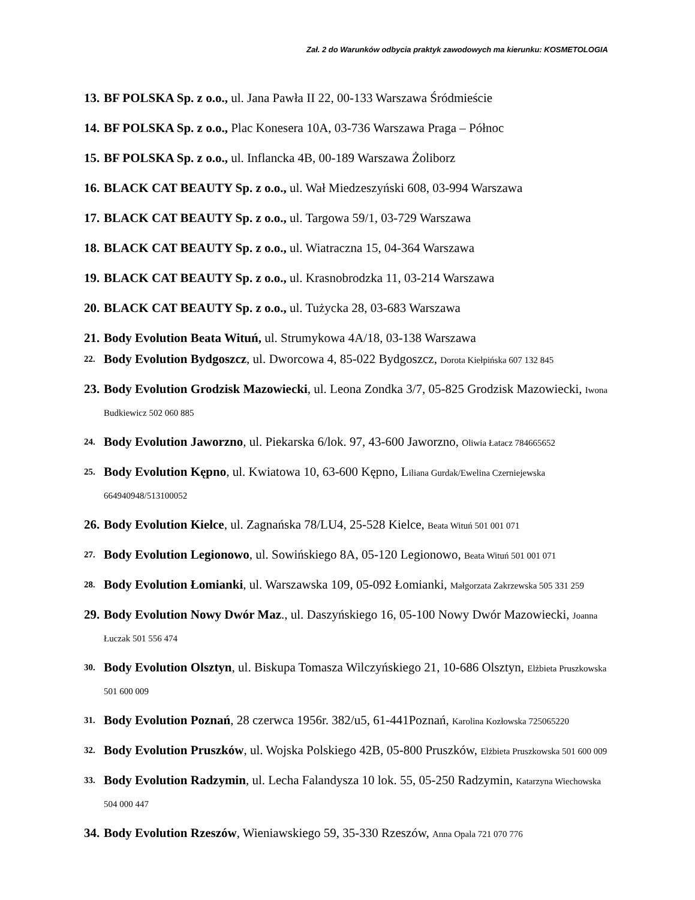Zał. 2 do Warunków odbycia praktyk zawodowych ma kierunku: KOSMETOLOGIA
13. BF POLSKA Sp. z o.o., ul. Jana Pawła II 22, 00-133 Warszawa Śródmieście
14. BF POLSKA Sp. z o.o., Plac Konesera 10A, 03-736 Warszawa Praga – Północ
15. BF POLSKA Sp. z o.o., ul. Inflancka 4B, 00-189 Warszawa Żoliborz
16. BLACK CAT BEAUTY Sp. z o.o., ul. Wał Miedzeszyński 608, 03-994 Warszawa
17. BLACK CAT BEAUTY Sp. z o.o., ul. Targowa 59/1, 03-729 Warszawa
18. BLACK CAT BEAUTY Sp. z o.o., ul. Wiatraczna 15, 04-364 Warszawa
19. BLACK CAT BEAUTY Sp. z o.o., ul. Krasnobrodzka 11, 03-214 Warszawa
20. BLACK CAT BEAUTY Sp. z o.o., ul. Tużycka 28, 03-683 Warszawa
21. Body Evolution Beata Wituń, ul. Strumykowa 4A/18, 03-138 Warszawa
22. Body Evolution Bydgoszcz, ul. Dworcowa 4, 85-022 Bydgoszcz, Dorota Kiełpińska 607 132 845
23. Body Evolution Grodzisk Mazowiecki, ul. Leona Zondka 3/7, 05-825 Grodzisk Mazowiecki, Iwona Budkiewicz 502 060 885
24. Body Evolution Jaworzno, ul. Piekarska 6/lok. 97, 43-600 Jaworzno, Oliwia Łatacz 784665652
25. Body Evolution Kępno, ul. Kwiatowa 10, 63-600 Kępno, Liliana Gurdak/Ewelina Czerniejewska 664940948/513100052
26. Body Evolution Kielce, ul. Zagnańska 78/LU4, 25-528 Kielce, Beata Wituń 501 001 071
27. Body Evolution Legionowo, ul. Sowińskiego 8A, 05-120 Legionowo, Beata Wituń 501 001 071
28. Body Evolution Łomianki, ul. Warszawska 109, 05-092 Łomianki, Małgorzata Zakrzewska 505 331 259
29. Body Evolution Nowy Dwór Maz., ul. Daszyńskiego 16, 05-100 Nowy Dwór Mazowiecki, Joanna Łuczak 501 556 474
30. Body Evolution Olsztyn, ul. Biskupa Tomasza Wilczyńskiego 21, 10-686 Olsztyn, Elżbieta Pruszkowska 501 600 009
31. Body Evolution Poznań, 28 czerwca 1956r. 382/u5, 61-441Poznań, Karolina Kozłowska 725065220
32. Body Evolution Pruszków, ul. Wojska Polskiego 42B, 05-800 Pruszków, Elżbieta Pruszkowska 501 600 009
33. Body Evolution Radzymin, ul. Lecha Falandysza 10 lok. 55, 05-250 Radzymin, Katarzyna Wiechowska 504 000 447
34. Body Evolution Rzeszów, Wieniawskiego 59, 35-330 Rzeszów, Anna Opala 721 070 776